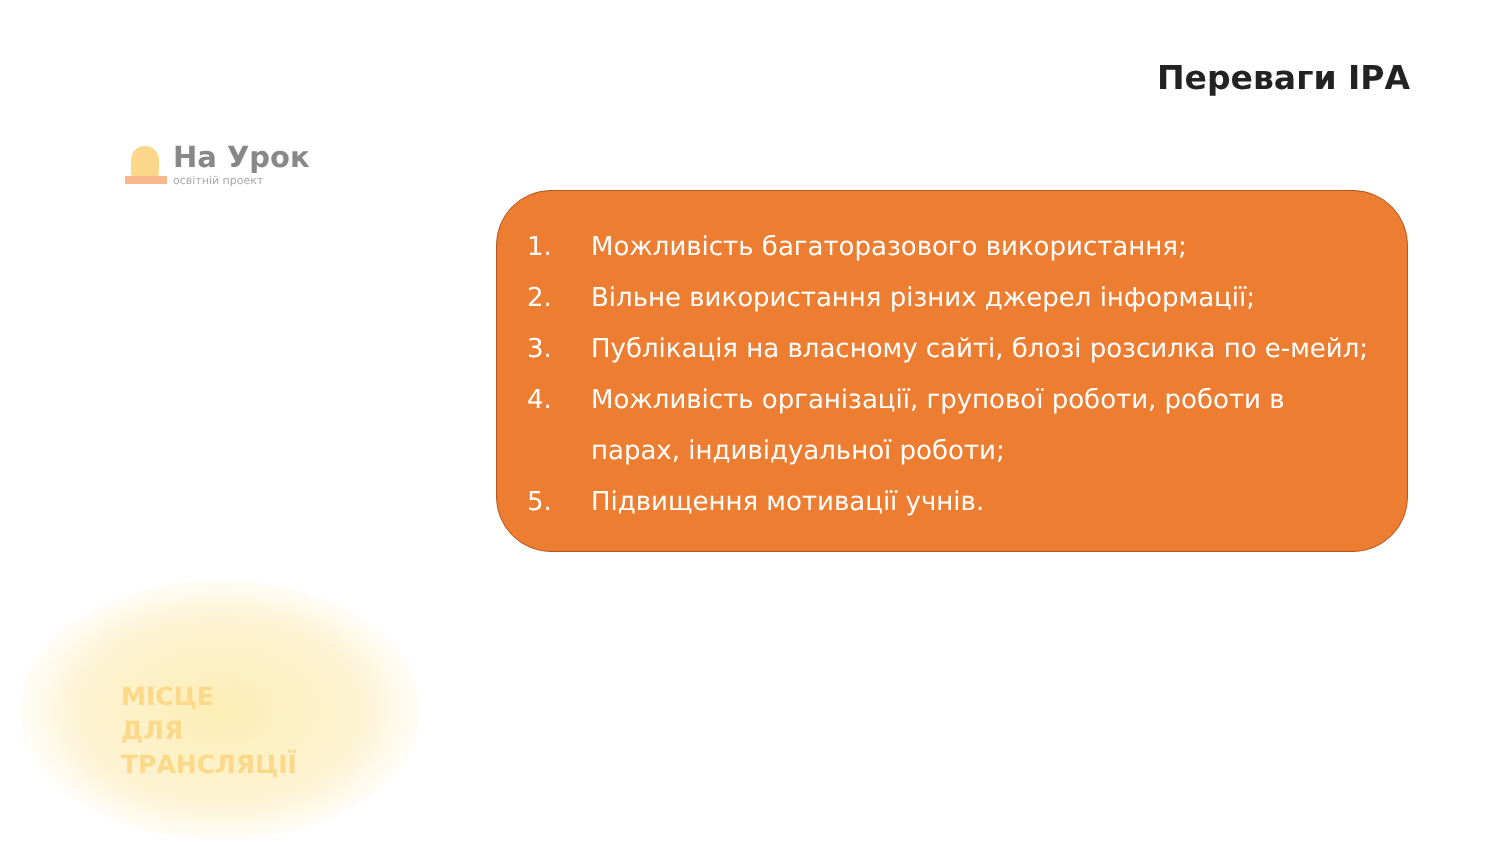Переваги ІРА
На Урок
освітній проект
1. Можливість багаторазового використання;
2. Вільне використання різних джерел інформації;
3. Публікація на власному сайті, блозі розсилка по е-мейл;
4. Можливість організації, групової роботи, роботи в парах, індивідуальної роботи;
5. Підвищення мотивації учнів.
МІСЦЕ
ДЛЯ
ТРАНСЛЯЦІЇ